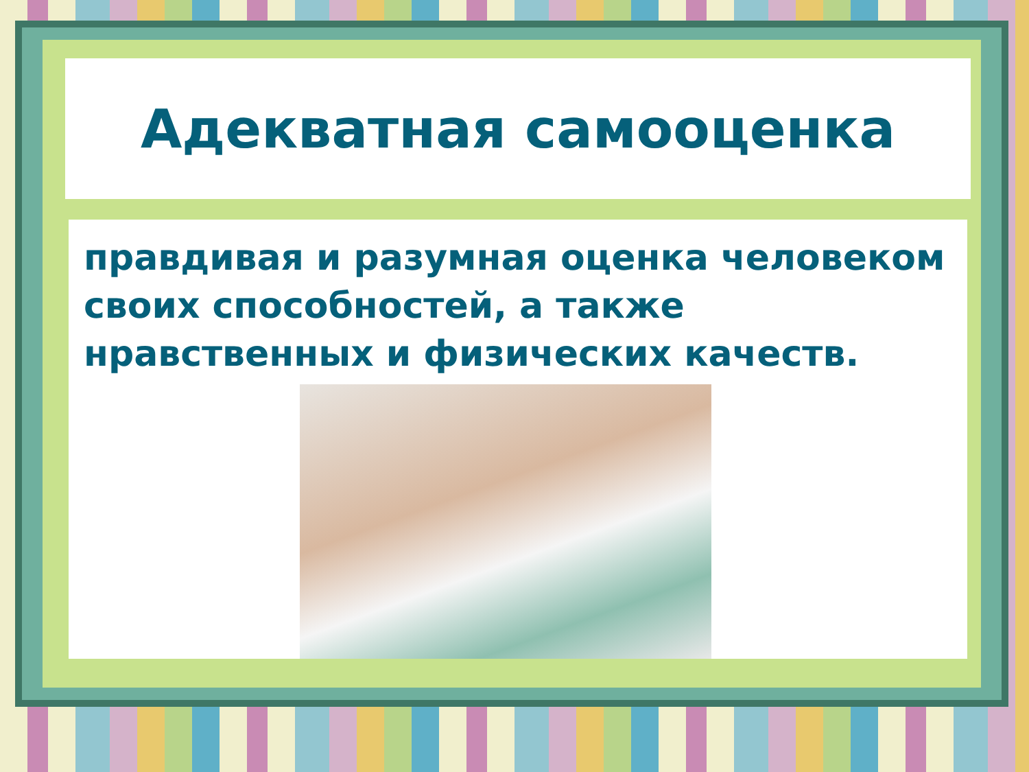Адекватная самооценка
правдивая и разумная оценка человеком своих способностей, а также нравственных и физических качеств.